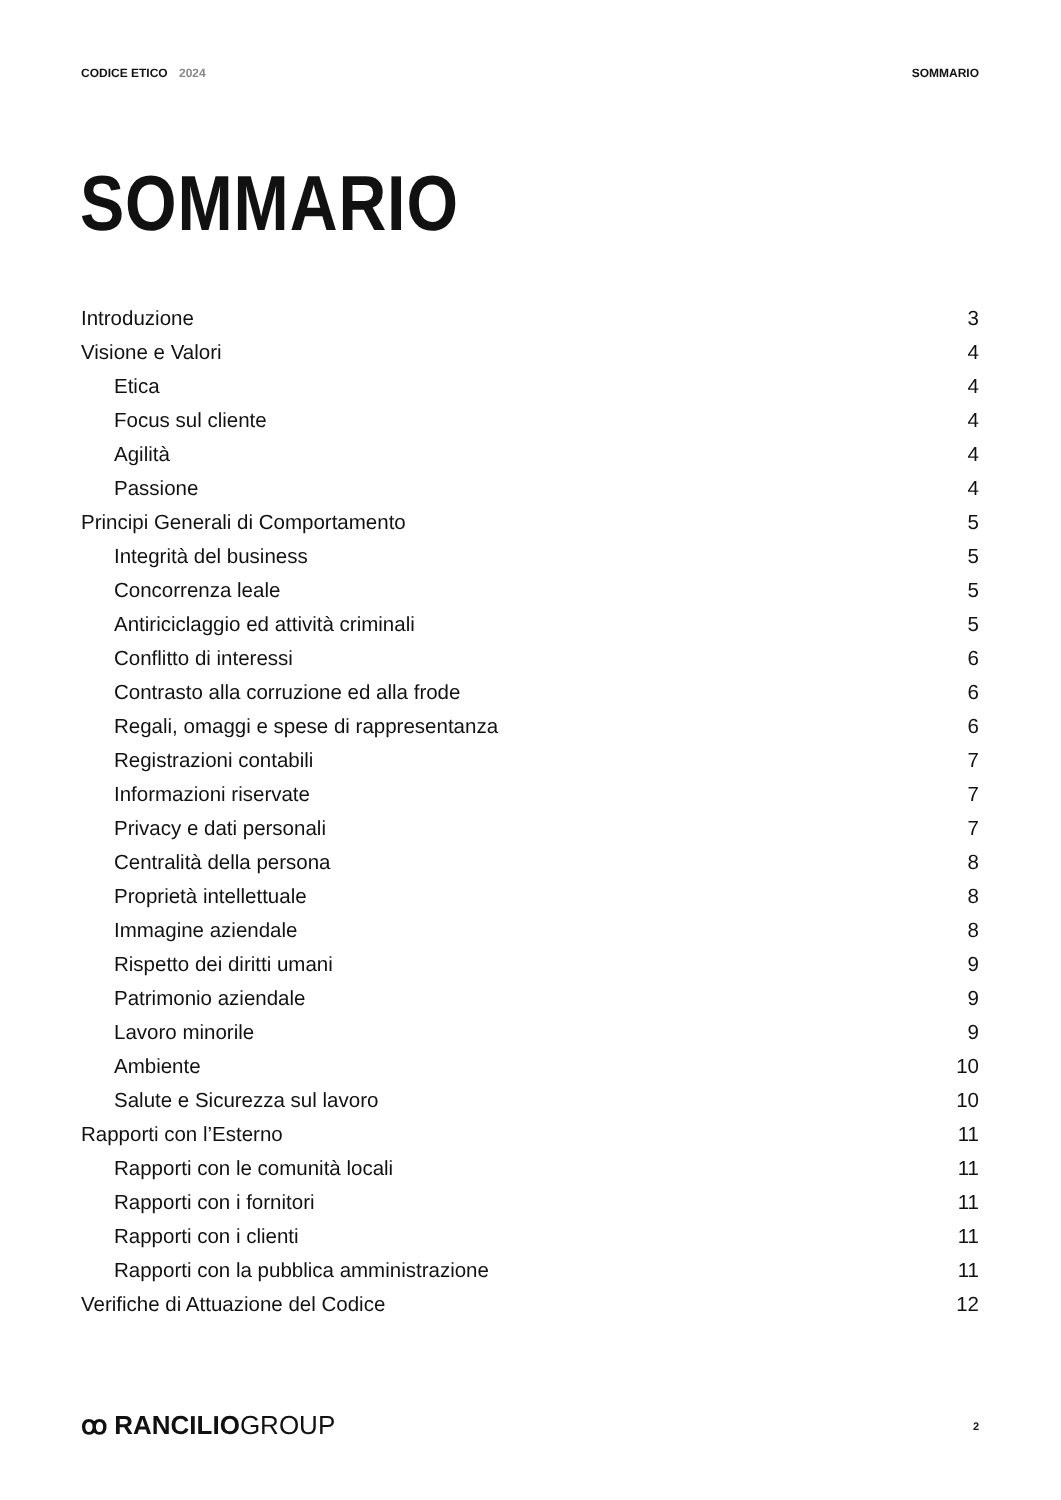CODICE ETICO 2024 SOMMARIO
SOMMARIO
Introduzione 3
Visione e Valori 4
Etica 4
Focus sul cliente 4
Agilità 4
Passione 4
Principi Generali di Comportamento 5
Integrità del business 5
Concorrenza leale 5
Antiriciclaggio ed attività criminali 5
Conflitto di interessi 6
Contrasto alla corruzione ed alla frode 6
Regali, omaggi e spese di rappresentanza 6
Registrazioni contabili 7
Informazioni riservate 7
Privacy e dati personali 7
Centralità della persona 8
Proprietà intellettuale 8
Immagine aziendale 8
Rispetto dei diritti umani 9
Patrimonio aziendale 9
Lavoro minorile 9
Ambiente 10
Salute e Sicurezza sul lavoro 10
Rapporti con l’Esterno 11
Rapporti con le comunità locali 11
Rapporti con i fornitori 11
Rapporti con i clienti 11
Rapporti con la pubblica amministrazione 11
Verifiche di Attuazione del Codice 12
ꝏ RANCILIOGROUP
2